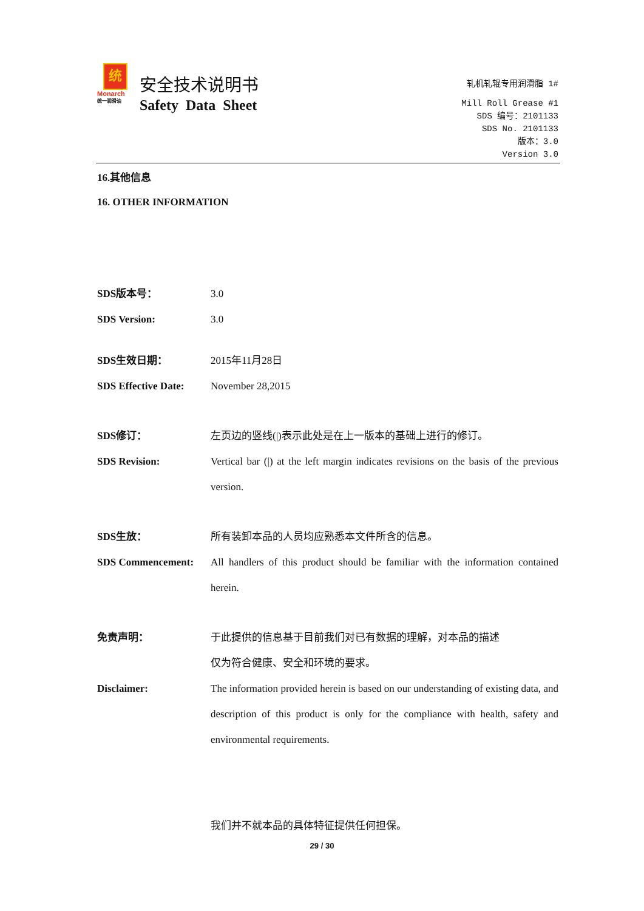统
Monarch
统一润滑油
安全技术说明书
Safety Data Sheet
轧机轧辊专用润滑脂 1#
Mill Roll Grease #1
SDS 编号：2101133
SDS No. 2101133
版本：3.0
Version 3.0
16.其他信息
16. OTHER INFORMATION
SDS版本号： 3.0
SDS Version: 3.0
SDS生效日期： 2015年11月28日
SDS Effective Date:
November 28,2015
SDS修订： 左页边的竖线(|)表示此处是在上一版本的基础上进行的修订。
SDS Revision: Vertical bar (|) at the left margin indicates revisions on the basis of the previous version.
SDS生放： 所有装卸本品的人员均应熟悉本文件所含的信息。
SDS Commencement: All handlers of this product should be familiar with the information contained herein.
免责声明： 于此提供的信息基于目前我们对已有数据的理解，对本品的描述
仅为符合健康、安全和环境的要求。
Disclaimer: The information provided herein is based on our understanding of existing data, and description of this product is only for the compliance with health, safety and environmental requirements.
我们并不就本品的具体特征提供任何担保。
29 / 30